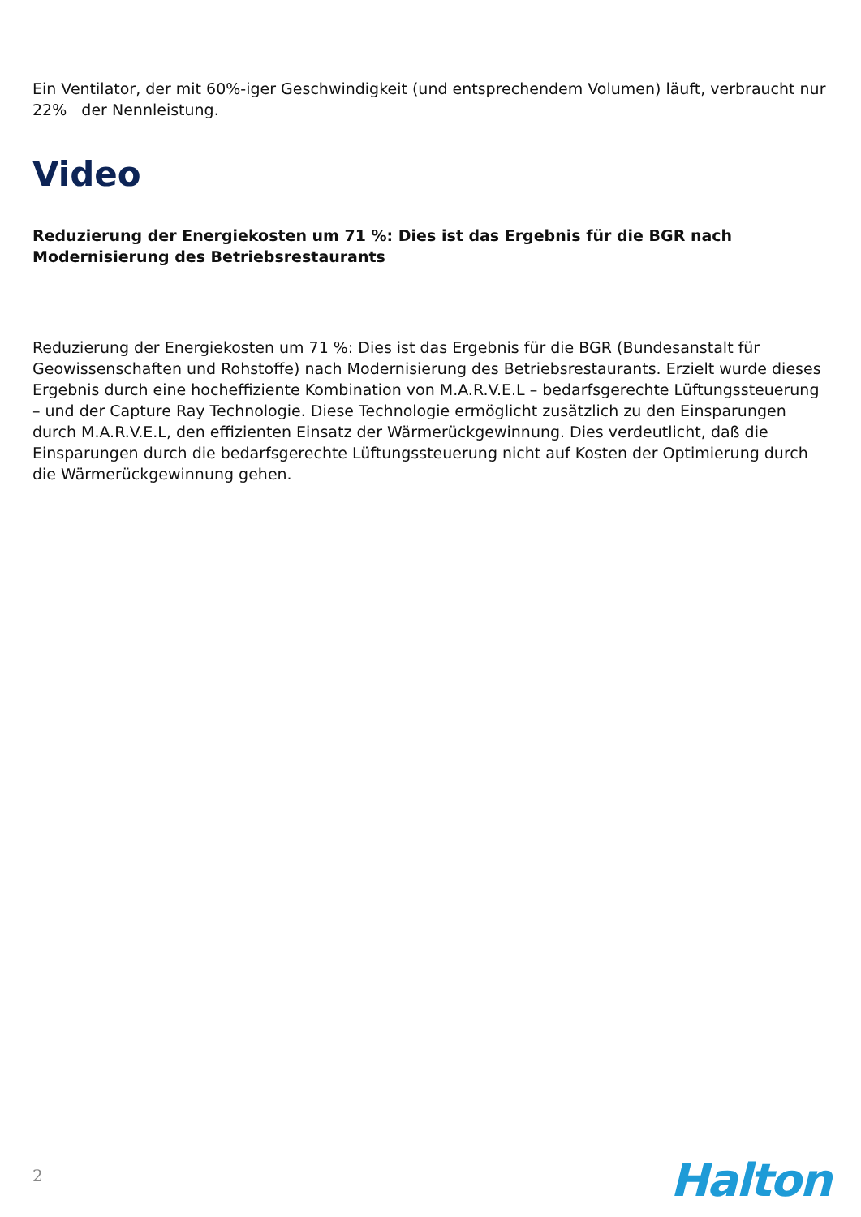Ein Ventilator, der mit 60%-iger Geschwindigkeit (und entsprechendem Volumen) läuft, verbraucht nur 22% der Nennleistung.
Video
Reduzierung der Energiekosten um 71 %: Dies ist das Ergebnis für die BGR nach Modernisierung des Betriebsrestaurants
Reduzierung der Energiekosten um 71 %: Dies ist das Ergebnis für die BGR (Bundesanstalt für Geowissenschaften und Rohstoffe) nach Modernisierung des Betriebsrestaurants. Erzielt wurde dieses Ergebnis durch eine hocheffiziente Kombination von M.A.R.V.E.L – bedarfsgerechte Lüftungssteuerung – und der Capture Ray Technologie. Diese Technologie ermöglicht zusätzlich zu den Einsparungen durch M.A.R.V.E.L, den effizienten Einsatz der Wärmerückgewinnung. Dies verdeutlicht, daß die Einsparungen durch die bedarfsgerechte Lüftungssteuerung nicht auf Kosten der Optimierung durch die Wärmerückgewinnung gehen.
2 Halton